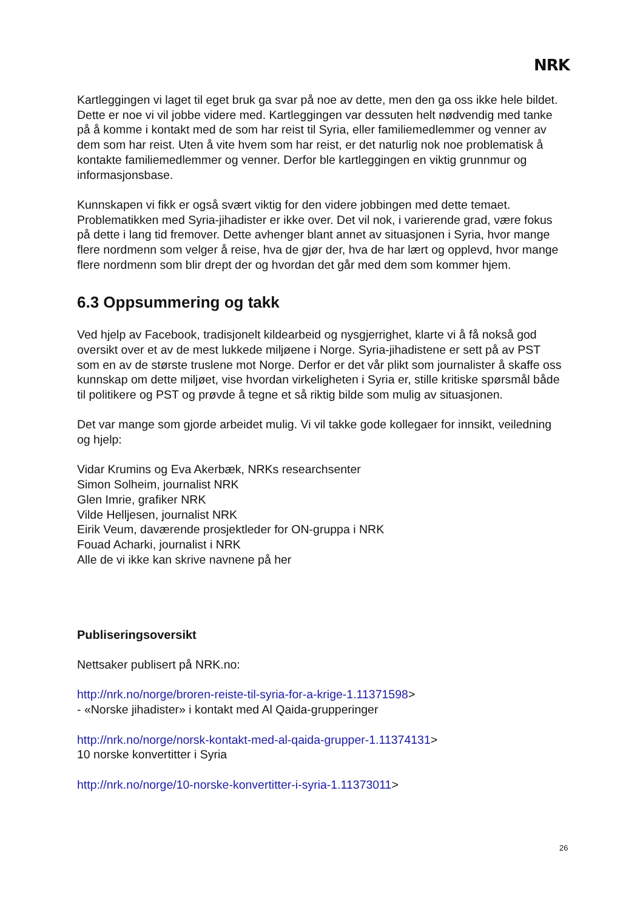NRK
Kartleggingen vi laget til eget bruk ga svar på noe av dette, men den ga oss ikke hele bildet. Dette er noe vi vil jobbe videre med. Kartleggingen var dessuten helt nødvendig med tanke på å komme i kontakt med de som har reist til Syria, eller familiemedlemmer og venner av dem som har reist. Uten å vite hvem som har reist, er det naturlig nok noe problematisk å kontakte familiemedlemmer og venner. Derfor ble kartleggingen en viktig grunnmur og informasjonsbase.
Kunnskapen vi fikk er også svært viktig for den videre jobbingen med dette temaet. Problematikken med Syria-jihadister er ikke over. Det vil nok, i varierende grad, være fokus på dette i lang tid fremover. Dette avhenger blant annet av situasjonen i Syria, hvor mange flere nordmenn som velger å reise, hva de gjør der, hva de har lært og opplevd, hvor mange flere nordmenn som blir drept der og hvordan det går med dem som kommer hjem.
6.3 Oppsummering og takk
Ved hjelp av Facebook, tradisjonelt kildearbeid og nysgjerrighet, klarte vi å få nokså god oversikt over et av de mest lukkede miljøene i Norge. Syria-jihadistene er sett på av PST som en av de største truslene mot Norge. Derfor er det vår plikt som journalister å skaffe oss kunnskap om dette miljøet, vise hvordan virkeligheten i Syria er, stille kritiske spørsmål både til politikere og PST og prøvde å tegne et så riktig bilde som mulig av situasjonen.
Det var mange som gjorde arbeidet mulig. Vi vil takke gode kollegaer for innsikt, veiledning og hjelp:
Vidar Krumins og Eva Akerbæk, NRKs researchsenter
Simon Solheim, journalist NRK
Glen Imrie, grafiker NRK
Vilde Helljesen, journalist NRK
Eirik Veum, daværende prosjektleder for ON-gruppa i NRK
Fouad Acharki, journalist i NRK
Alle de vi ikke kan skrive navnene på her
Publiseringsoversikt
Nettsaker publisert på NRK.no:
http://nrk.no/norge/broren-reiste-til-syria-for-a-krige-1.11371598>
- «Norske jihadister» i kontakt med Al Qaida-grupperinger
http://nrk.no/norge/norsk-kontakt-med-al-qaida-grupper-1.11374131>
10 norske konvertitter i Syria
http://nrk.no/norge/10-norske-konvertitter-i-syria-1.11373011>
26